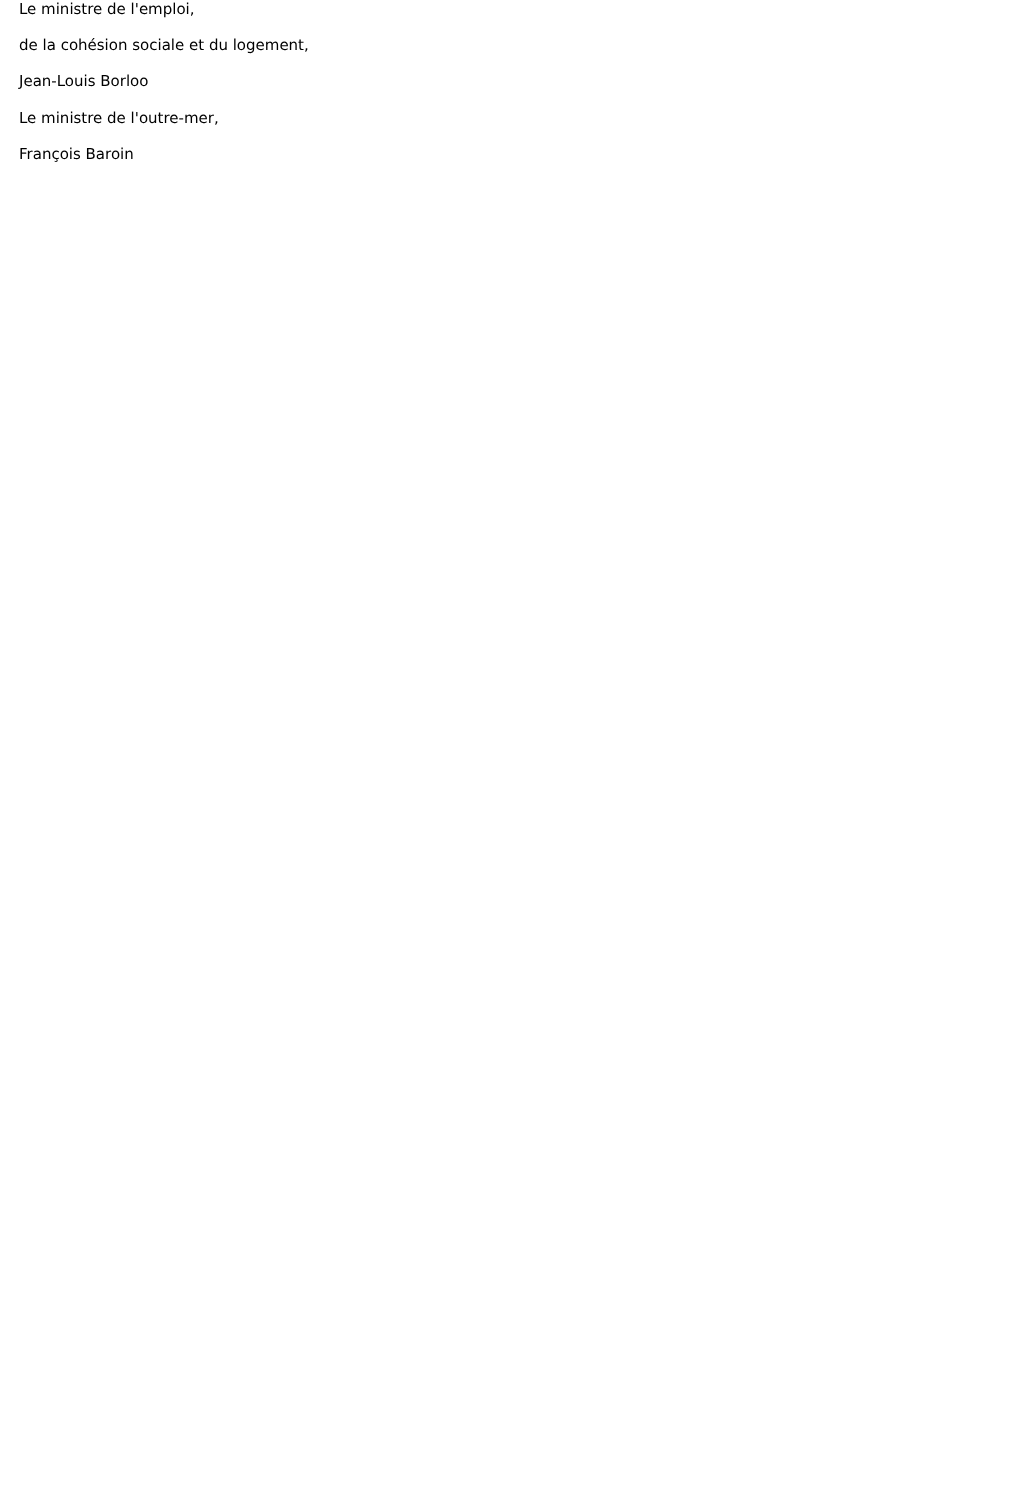Le ministre de l'emploi,
de la cohésion sociale et du logement,
Jean-Louis Borloo
Le ministre de l'outre-mer,
François Baroin